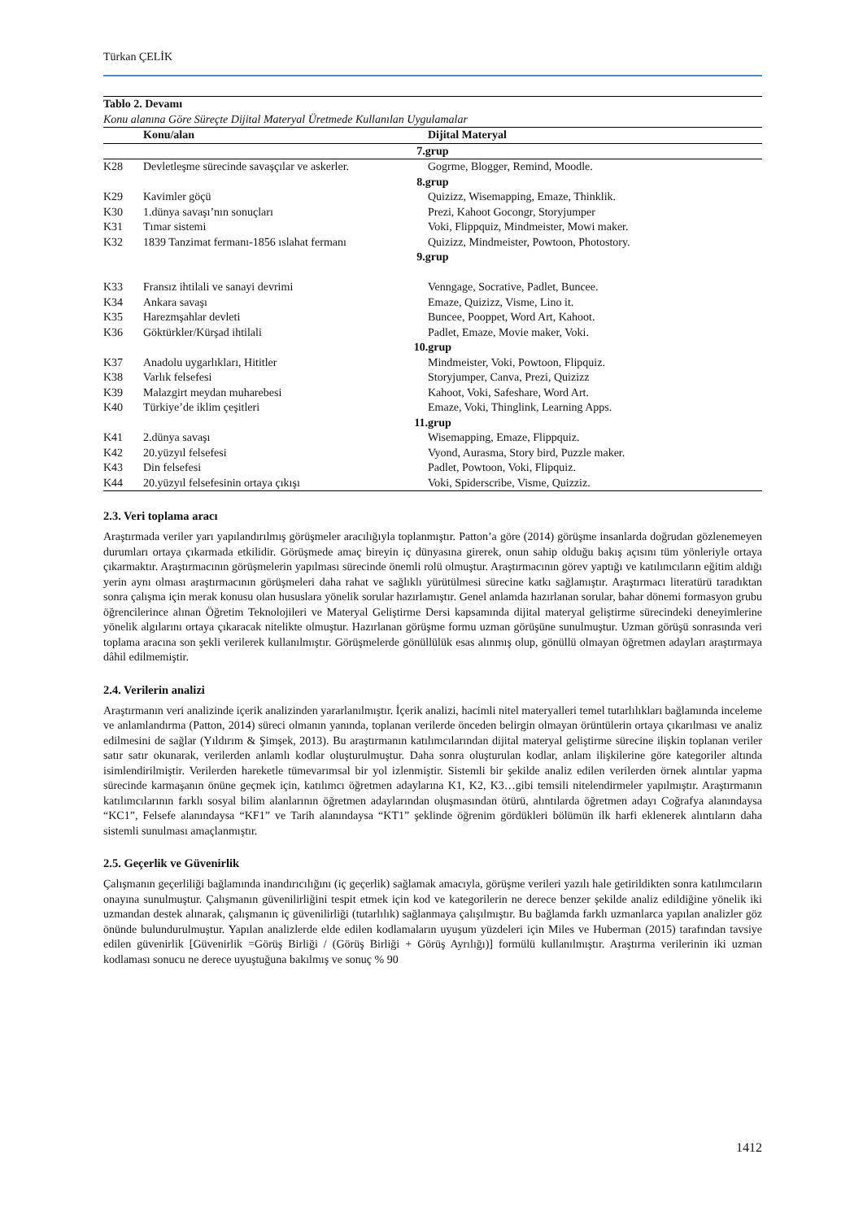Türkan ÇELİK
| Tablo 2. Devamı Konu alanına Göre Süreçte Dijital Materyal Üretmede Kullanılan Uygulamalar | | |
| | Konu/alan | Dijital Materyal |
| 7.grup | | |
| K28 | Devletleşme sürecinde savaşçılar ve askerler. | Gogrme, Blogger, Remind, Moodle. |
| 8.grup | | |
| K29 | Kavimler göçü | Quizizz, Wisemapping, Emaze, Thinklik. |
| K30 | 1.dünya savaşı’nın sonuçları | Prezi, Kahoot Gocongr, Storyjumper |
| K31 | Tımar sistemi | Voki, Flippquiz, Mindmeister, Mowi maker. |
| K32 | 1839 Tanzimat fermanı-1856 ıslahat fermanı | Quizizz, Mindmeister, Powtoon, Photostory. |
| 9.grup | | |
| K33 | Fransız ihtilali ve sanayi devrimi | Venngage, Socrative, Padlet, Buncee. |
| K34 | Ankara savaşı | Emaze, Quizizz, Visme, Lino it. |
| K35 | Harezmşahlar devleti | Buncee, Pooppet, Word Art, Kahoot. |
| K36 | Göktürkler/Kürşad ihtilali | Padlet, Emaze, Movie maker, Voki. |
| 10.grup | | |
| K37 | Anadolu uygarlıkları, Hititler | Mindmeister, Voki, Powtoon, Flipquiz. |
| K38 | Varlık felsefesi | Storyjumper, Canva, Prezi, Quizizz |
| K39 | Malazgirt meydan muharebesi | Kahoot, Voki, Safeshare, Word Art. |
| K40 | Türkiye’de iklim çeşitleri | Emaze, Voki, Thinglink, Learning Apps. |
| 11.grup | | |
| K41 | 2.dünya savaşı | Wisemapping, Emaze, Flippquiz. |
| K42 | 20.yüzyıl felsefesi | Vyond, Aurasma, Story bird, Puzzle maker. |
| K43 | Din felsefesi | Padlet, Powtoon, Voki, Flipquiz. |
| K44 | 20.yüzyıl felsefesinin ortaya çıkışı | Voki, Spiderscribe, Visme, Quizziz. |
2.3. Veri toplama aracı
Araştırmada veriler yarı yapılandırılmış görüşmeler aracılığıyla toplanmıştır. Patton’a göre (2014) görüşme insanlarda doğrudan gözlenemeyen durumları ortaya çıkarmada etkilidir. Görüşmede amaç bireyin iç dünyasına girerek, onun sahip olduğu bakış açısını tüm yönleriyle ortaya çıkarmaktır. Araştırmacının görüşmelerin yapılması sürecinde önemli rolü olmuştur. Araştırmacının görev yaptığı ve katılımcıların eğitim aldığı yerin aynı olması araştırmacının görüşmeleri daha rahat ve sağlıklı yürütülmesi sürecine katkı sağlamıştır. Araştırmacı literatürü taradıktan sonra çalışma için merak konusu olan hususlara yönelik sorular hazırlamıştır. Genel anlamda hazırlanan sorular, bahar dönemi formasyon grubu öğrencilerince alınan Öğretim Teknolojileri ve Materyal Geliştirme Dersi kapsamında dijital materyal geliştirme sürecindeki deneyimlerine yönelik algılarını ortaya çıkaracak nitelikte olmuştur. Hazırlanan görüşme formu uzman görüşüne sunulmuştur. Uzman görüşü sonrasında veri toplama aracına son şekli verilerek kullanılmıştır. Görüşmelerde gönüllülük esas alınmış olup, gönüllü olmayan öğretmen adayları araştırmaya dâhil edilmemiştir.
2.4. Verilerin analizi
Araştırmanın veri analizinde içerik analizinden yararlanılmıştır. İçerik analizi, hacimli nitel materyalleri temel tutarlılıkları bağlamında inceleme ve anlamlandırma (Patton, 2014) süreci olmanın yanında, toplanan verilerde önceden belirgin olmayan örüntülerin ortaya çıkarılması ve analiz edilmesini de sağlar (Yıldırım & Şimşek, 2013). Bu araştırmanın katılımcılarından dijital materyal geliştirme sürecine ilişkin toplanan veriler satır satır okunarak, verilerden anlamlı kodlar oluşturulmuştur. Daha sonra oluşturulan kodlar, anlam ilişkilerine göre kategoriler altında isimlendirilmiştir. Verilerden hareketle tümevarımsal bir yol izlenmiştir. Sistemli bir şekilde analiz edilen verilerden örnek alıntılar yapma sürecinde karmaşanın önüne geçmek için, katılımcı öğretmen adaylarına K1, K2, K3…gibi temsili nitelendirmeler yapılmıştır. Araştırmanın katılımcılarının farklı sosyal bilim alanlarının öğretmen adaylarından oluşmasından ötürü, alıntılarda öğretmen adayı Coğrafya alanındaysa “KC1”, Felsefe alanındaysa “KF1” ve Tarih alanındaysa “KT1” şeklinde öğrenim gördükleri bölümün ilk harfi eklenerek alıntıların daha sistemli sunulması amaçlanmıştır.
2.5. Geçerlik ve Güvenirlik
Çalışmanın geçerliliği bağlamında inandırıcılığını (iç geçerlik) sağlamak amacıyla, görüşme verileri yazılı hale getirildikten sonra katılımcıların onayına sunulmuştur. Çalışmanın güvenilirliğini tespit etmek için kod ve kategorilerin ne derece benzer şekilde analiz edildiğine yönelik iki uzmandan destek alınarak, çalışmanın iç güvenilirliği (tutarlılık) sağlanmaya çalışılmıştır. Bu bağlamda farklı uzmanlarca yapılan analizler göz önünde bulundurulmuştur. Yapılan analizlerde elde edilen kodlamaların uyuşum yüzdeleri için Miles ve Huberman (2015) tarafından tavsiye edilen güvenirlik [Güvenirlik =Görüş Birliği / (Görüş Birliği + Görüş Ayrılığı)] formülü kullanılmıştır. Araştırma verilerinin iki uzman kodlaması sonucu ne derece uyuştuğuna bakılmış ve sonuç % 90
1412